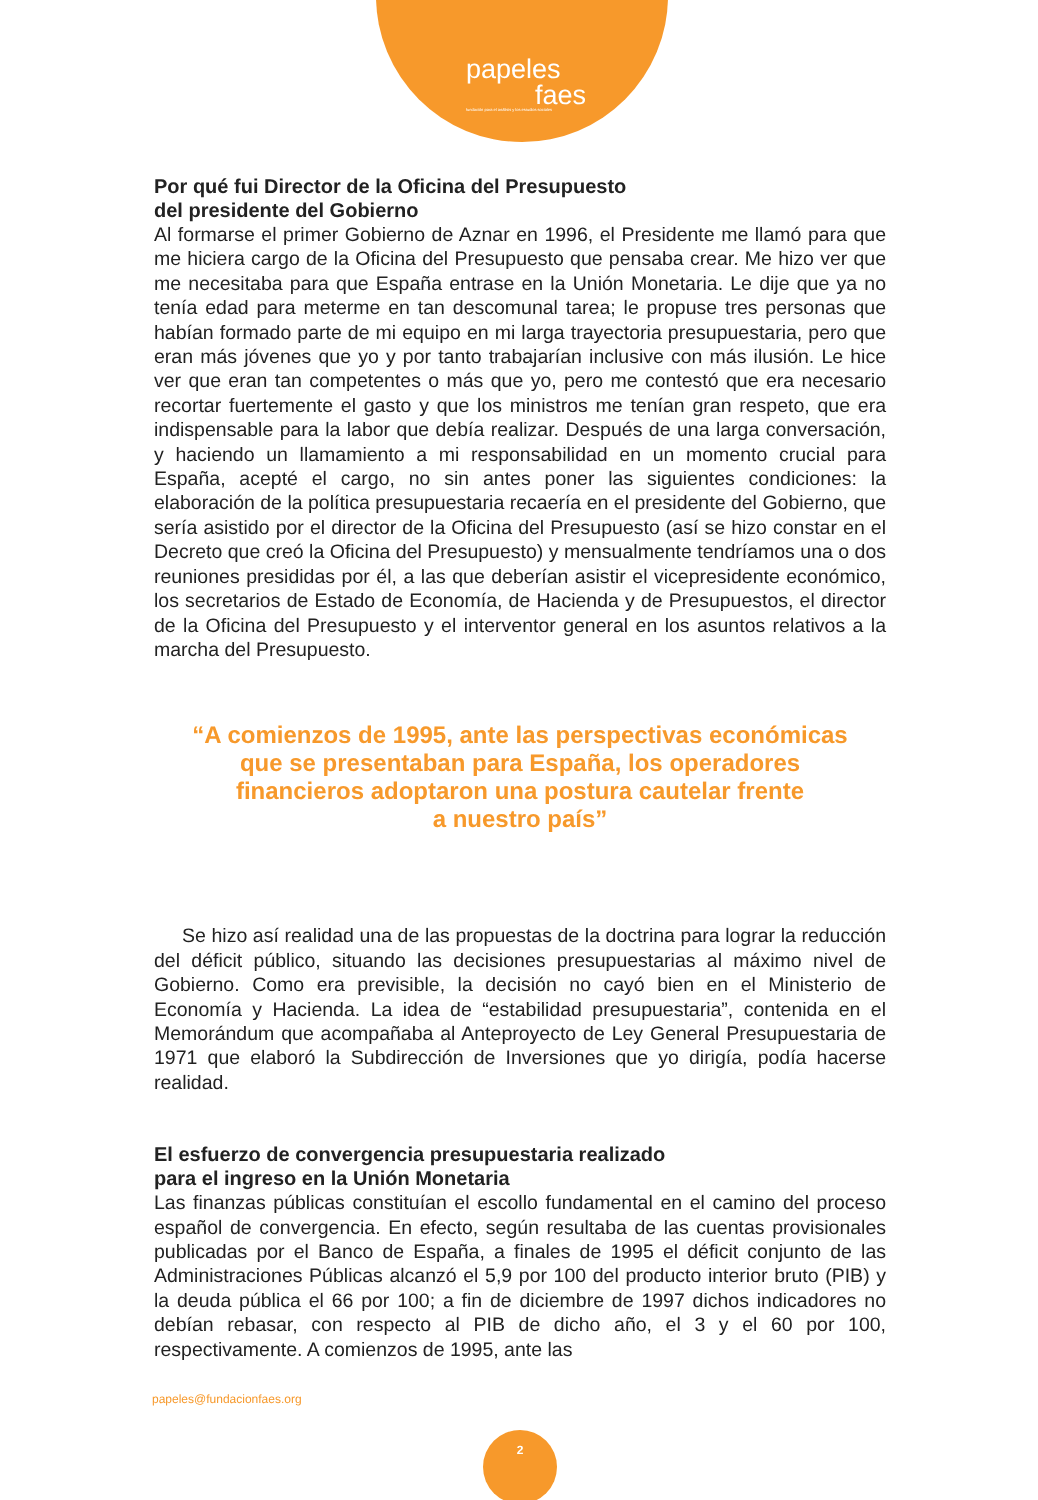papeles
faes
fundación para el análisis y los estudios sociales
Por qué fui Director de la Oficina del Presupuesto
del presidente del Gobierno
Al formarse el primer Gobierno de Aznar en 1996, el Presidente me llamó para que me hiciera cargo de la Oficina del Presupuesto que pensaba crear. Me hizo ver que me necesitaba para que España entrase en la Unión Monetaria. Le dije que ya no tenía edad para meterme en tan descomunal tarea; le propuse tres personas que habían formado parte de mi equipo en mi larga trayectoria presupuestaria, pero que eran más jóvenes que yo y por tanto trabajarían inclusive con más ilusión. Le hice ver que eran tan competentes o más que yo, pero me contestó que era necesario recortar fuertemente el gasto y que los ministros me tenían gran respeto, que era indispensable para la labor que debía realizar. Después de una larga conversación, y haciendo un llamamiento a mi responsabilidad en un momento crucial para España, acepté el cargo, no sin antes poner las siguientes condiciones: la elaboración de la política presupuestaria recaería en el presidente del Gobierno, que sería asistido por el director de la Oficina del Presupuesto (así se hizo constar en el Decreto que creó la Oficina del Presupuesto) y mensualmente tendríamos una o dos reuniones presididas por él, a las que deberían asistir el vicepresidente económico, los secretarios de Estado de Economía, de Hacienda y de Presupuestos, el director de la Oficina del Presupuesto y el interventor general en los asuntos relativos a la marcha del Presupuesto.
“A comienzos de 1995, ante las perspectivas económicas
que se presentaban para España, los operadores
financieros adoptaron una postura cautelar frente
a nuestro país”
Se hizo así realidad una de las propuestas de la doctrina para lograr la reducción del déficit público, situando las decisiones presupuestarias al máximo nivel de Gobierno. Como era previsible, la decisión no cayó bien en el Ministerio de Economía y Hacienda. La idea de “estabilidad presupuestaria”, contenida en el Memorándum que acompañaba al Anteproyecto de Ley General Presupuestaria de 1971 que elaboró la Subdirección de Inversiones que yo dirigía, podía hacerse realidad.
El esfuerzo de convergencia presupuestaria realizado
para el ingreso en la Unión Monetaria
Las finanzas públicas constituían el escollo fundamental en el camino del proceso español de convergencia. En efecto, según resultaba de las cuentas provisionales publicadas por el Banco de España, a finales de 1995 el déficit conjunto de las Administraciones Públicas alcanzó el 5,9 por 100 del producto interior bruto (PIB) y la deuda pública el 66 por 100; a fin de diciembre de 1997 dichos indicadores no debían rebasar, con respecto al PIB de dicho año, el 3 y el 60 por 100, respectivamente. A comienzos de 1995, ante las
papeles@fundacionfaes.org
2